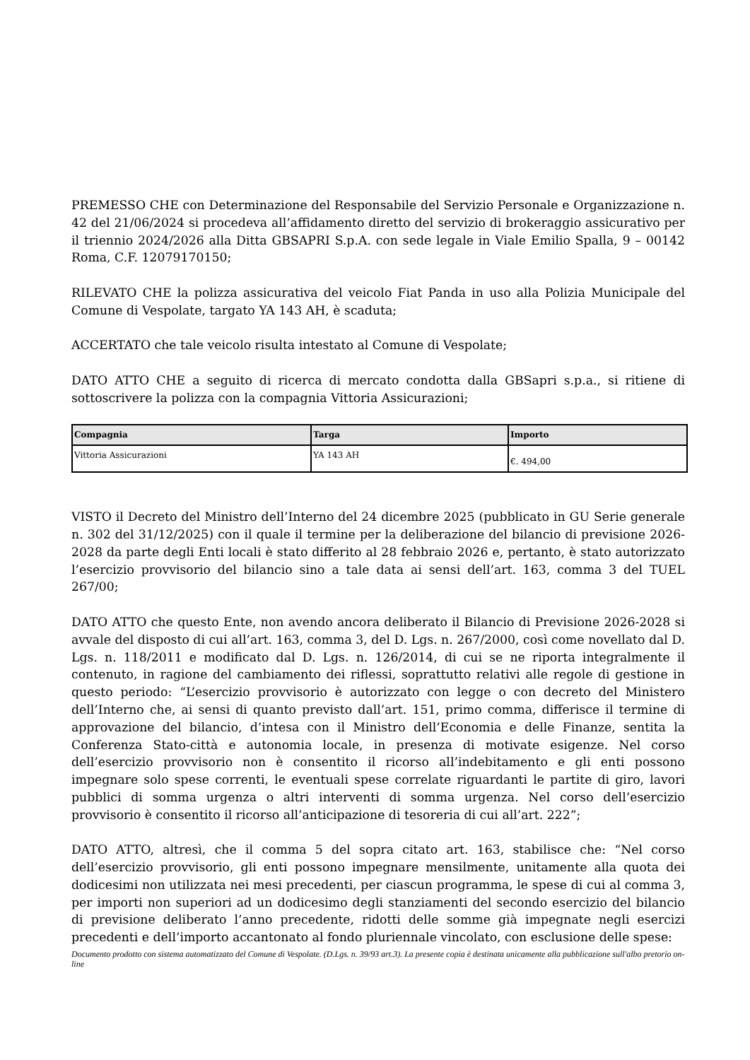PREMESSO CHE con Determinazione del Responsabile del Servizio Personale e Organizzazione n. 42 del 21/06/2024 si procedeva all’affidamento diretto del servizio di brokeraggio assicurativo per il triennio 2024/2026 alla Ditta GBSAPRI S.p.A. con sede legale in Viale Emilio Spalla, 9 – 00142 Roma, C.F. 12079170150;
RILEVATO CHE la polizza assicurativa del veicolo Fiat Panda in uso alla Polizia Municipale del Comune di Vespolate, targato YA 143 AH, è scaduta;
ACCERTATO che tale veicolo risulta intestato al Comune di Vespolate;
DATO ATTO CHE a seguito di ricerca di mercato condotta dalla GBSapri s.p.a., si ritiene di sottoscrivere la polizza con la compagnia Vittoria Assicurazioni;
| Compagnia | Targa | Importo |
| --- | --- | --- |
| Vittoria Assicurazioni | YA 143 AH | €. 494,00 |
VISTO il Decreto del Ministro dell’Interno del 24 dicembre 2025 (pubblicato in GU Serie generale n. 302 del 31/12/2025) con il quale il termine per la deliberazione del bilancio di previsione 2026-2028 da parte degli Enti locali è stato differito al 28 febbraio 2026 e, pertanto, è stato autorizzato l’esercizio provvisorio del bilancio sino a tale data ai sensi dell’art. 163, comma 3 del TUEL 267/00;
DATO ATTO che questo Ente, non avendo ancora deliberato il Bilancio di Previsione 2026-2028 si avvale del disposto di cui all’art. 163, comma 3, del D. Lgs. n. 267/2000, così come novellato dal D. Lgs. n. 118/2011 e modificato dal D. Lgs. n. 126/2014, di cui se ne riporta integralmente il contenuto, in ragione del cambiamento dei riflessi, soprattutto relativi alle regole di gestione in questo periodo: “L’esercizio provvisorio è autorizzato con legge o con decreto del Ministero dell’Interno che, ai sensi di quanto previsto dall’art. 151, primo comma, differisce il termine di approvazione del bilancio, d’intesa con il Ministro dell’Economia e delle Finanze, sentita la Conferenza Stato-città e autonomia locale, in presenza di motivate esigenze. Nel corso dell’esercizio provvisorio non è consentito il ricorso all’indebitamento e gli enti possono impegnare solo spese correnti, le eventuali spese correlate riguardanti le partite di giro, lavori pubblici di somma urgenza o altri interventi di somma urgenza. Nel corso dell’esercizio provvisorio è consentito il ricorso all’anticipazione di tesoreria di cui all’art. 222”;
DATO ATTO, altresì, che il comma 5 del sopra citato art. 163, stabilisce che: “Nel corso dell’esercizio provvisorio, gli enti possono impegnare mensilmente, unitamente alla quota dei dodicesimi non utilizzata nei mesi precedenti, per ciascun programma, le spese di cui al comma 3, per importi non superiori ad un dodicesimo degli stanziamenti del secondo esercizio del bilancio di previsione deliberato l’anno precedente, ridotti delle somme già impegnate negli esercizi precedenti e dell’importo accantonato al fondo pluriennale vincolato, con esclusione delle spese:
Documento prodotto con sistema automatizzato del Comune di Vespolate. (D.Lgs. n. 39/93 art.3). La presente copia è destinata unicamente alla pubblicazione sull'albo pretorio on-line